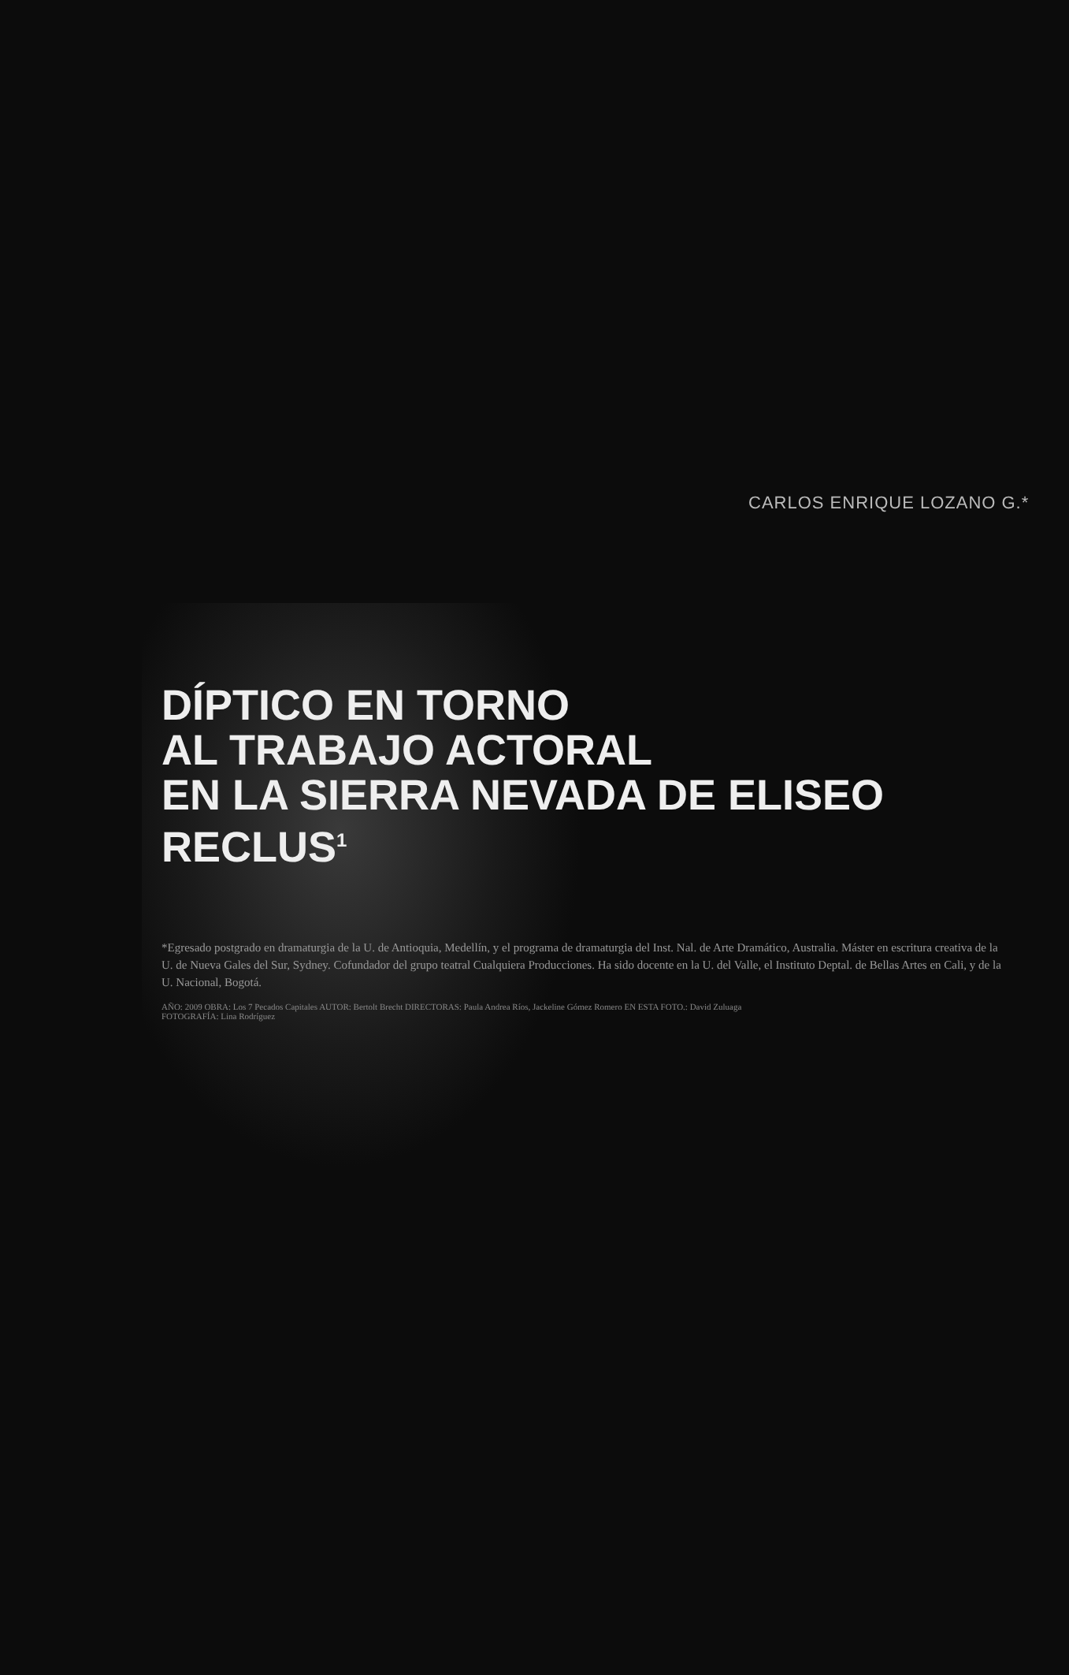CARLOS ENRIQUE LOZANO G.*
DÍPTICO EN TORNO
AL TRABAJO ACTORAL
EN LA SIERRA NEVADA DE ELISEO
RECLUS<sup>1</sup>
*Egresado postgrado en dramaturgia de la U. de Antioquia, Medellín, y el programa de dramaturgia del Inst. Nal. de Arte Dramático, Australia. Máster en escritura creativa de la U. de Nueva Gales del Sur, Sydney. Cofundador del grupo teatral Cualquiera Producciones. Ha sido docente en la U. del Valle, el Instituto Deptal. de Bellas Artes en Cali, y de la U. Nacional, Bogotá.
AÑO: 2009 OBRA: Los 7 Pecados Capitales AUTOR: Bertolt Brecht DIRECTORAS: Paula Andrea Ríos, Jackeline Gómez Romero EN ESTA FOTO.: David Zuluaga
FOTOGRAFÍA: Lina Rodríguez